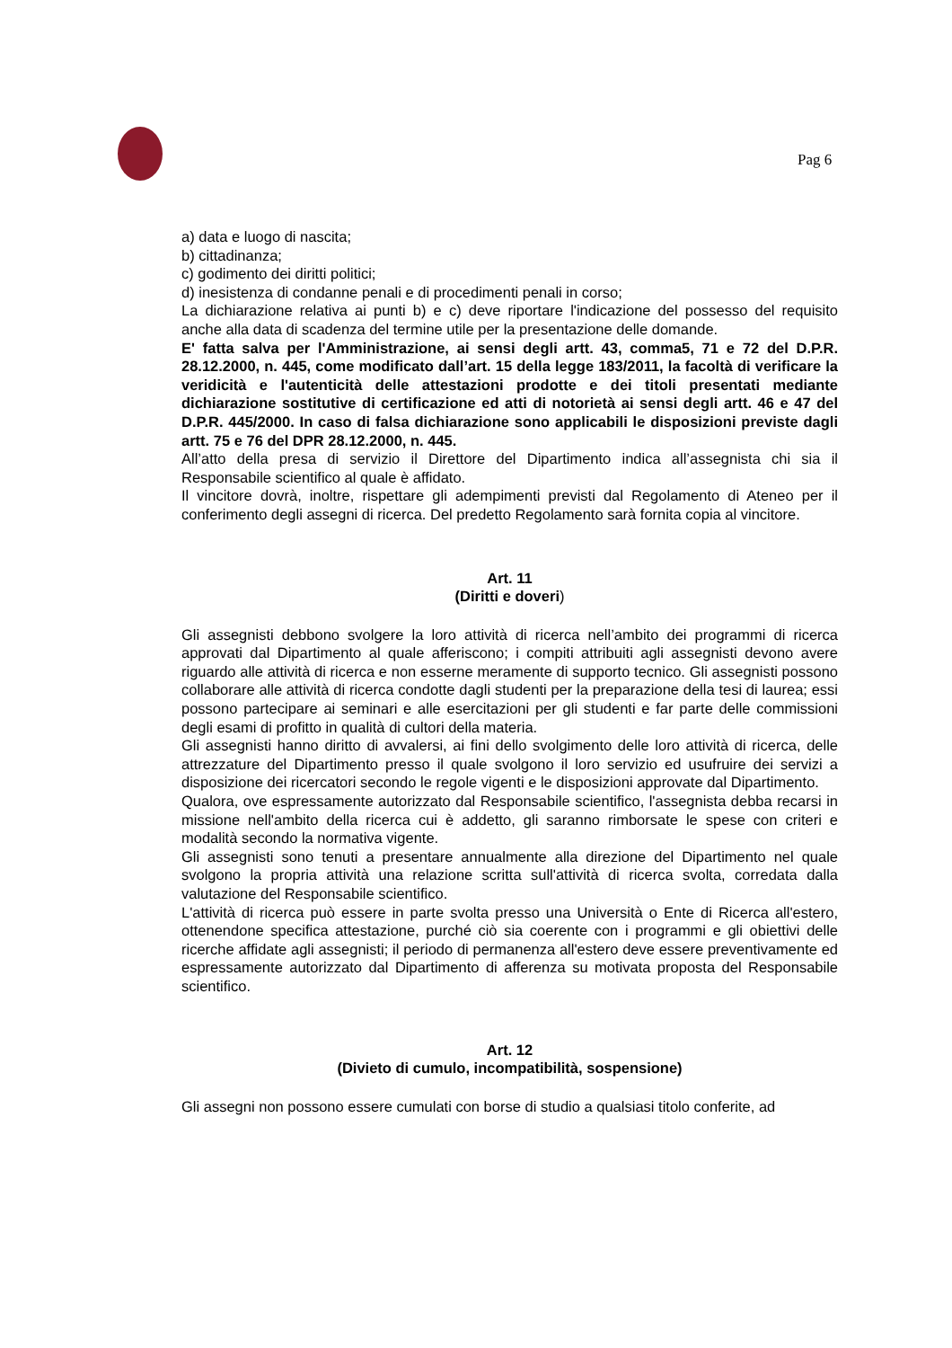Pag 6
a) data e luogo di nascita;
b) cittadinanza;
c) godimento dei diritti politici;
d) inesistenza di condanne penali e di procedimenti penali in corso;
La dichiarazione relativa ai punti b) e c) deve riportare l'indicazione del possesso del requisito anche alla data di scadenza del termine utile per la presentazione delle domande.
E' fatta salva per l'Amministrazione, ai sensi degli artt. 43, comma5, 71 e 72 del D.P.R. 28.12.2000, n. 445, come modificato dall’art. 15 della legge 183/2011, la facoltà di verificare la veridicità e l'autenticità delle attestazioni prodotte e dei titoli presentati mediante dichiarazione sostitutive di certificazione ed atti di notorietà ai sensi degli artt. 46 e 47 del D.P.R. 445/2000. In caso di falsa dichiarazione sono applicabili le disposizioni previste dagli artt. 75 e 76 del DPR 28.12.2000, n. 445.
All’atto della presa di servizio il Direttore del Dipartimento indica all’assegnista chi sia il Responsabile scientifico al quale è affidato.
Il vincitore dovrà, inoltre, rispettare gli adempimenti previsti dal Regolamento di Ateneo per il conferimento degli assegni di ricerca. Del predetto Regolamento sarà fornita copia al vincitore.
Art. 11
(Diritti e doveri)
Gli assegnisti debbono svolgere la loro attività di ricerca nell’ambito dei programmi di ricerca approvati dal Dipartimento al quale afferiscono; i compiti attribuiti agli assegnisti devono avere riguardo alle attività di ricerca e non esserne meramente di supporto tecnico. Gli assegnisti possono collaborare alle attività di ricerca condotte dagli studenti per la preparazione della tesi di laurea; essi possono partecipare ai seminari e alle esercitazioni per gli studenti e far parte delle commissioni degli esami di profitto in qualità di cultori della materia.
Gli assegnisti hanno diritto di avvalersi, ai fini dello svolgimento delle loro attività di ricerca, delle attrezzature del Dipartimento presso il quale svolgono il loro servizio ed usufruire dei servizi a disposizione dei ricercatori secondo le regole vigenti e le disposizioni approvate dal Dipartimento.
Qualora, ove espressamente autorizzato dal Responsabile scientifico, l'assegnista debba recarsi in missione nell'ambito della ricerca cui è addetto, gli saranno rimborsate le spese con criteri e modalità secondo la normativa vigente.
Gli assegnisti sono tenuti a presentare annualmente alla direzione del Dipartimento nel quale svolgono la propria attività una relazione scritta sull'attività di ricerca svolta, corredata dalla valutazione del Responsabile scientifico.
L'attività di ricerca può essere in parte svolta presso una Università o Ente di Ricerca all'estero, ottenendone specifica attestazione, purché ciò sia coerente con i programmi e gli obiettivi delle ricerche affidate agli assegnisti; il periodo di permanenza all'estero deve essere preventivamente ed espressamente autorizzato dal Dipartimento di afferenza su motivata proposta del Responsabile scientifico.
Art. 12
(Divieto di cumulo, incompatibilità, sospensione)
Gli assegni non possono essere cumulati con borse di studio a qualsiasi titolo conferite, ad